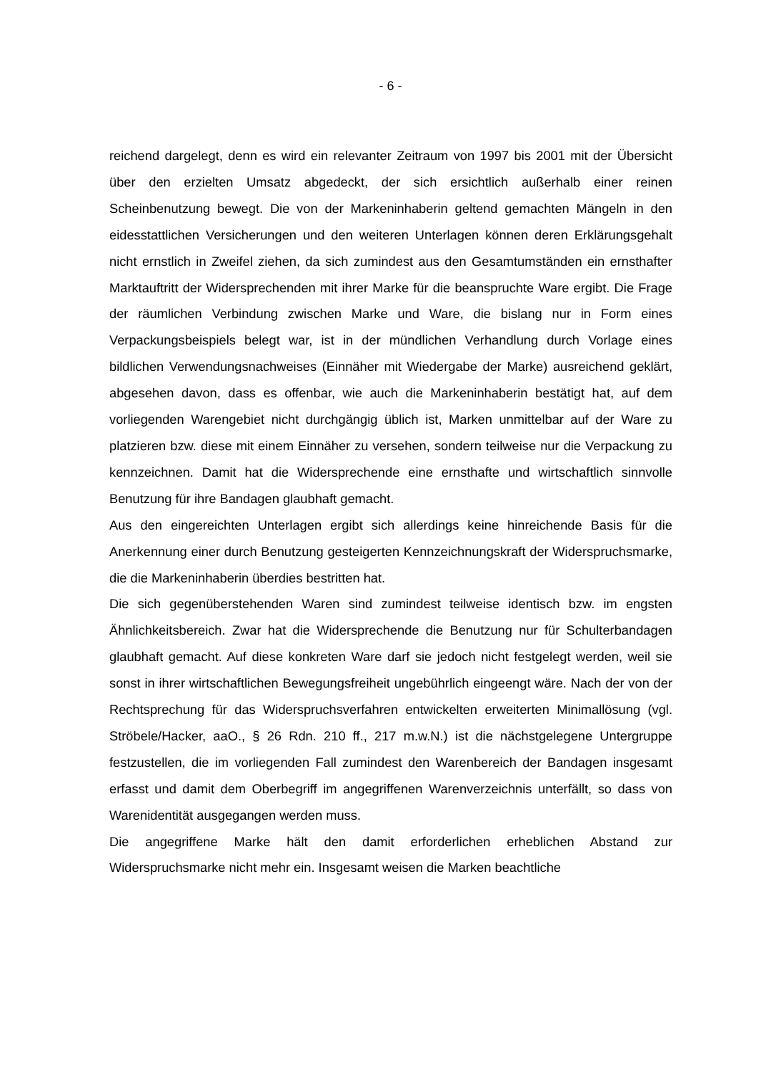- 6 -
reichend dargelegt, denn es wird ein relevanter Zeitraum von 1997 bis 2001 mit der Übersicht über den erzielten Umsatz abgedeckt, der sich ersichtlich außerhalb einer reinen Scheinbenutzung bewegt. Die von der Markeninhaberin geltend gemachten Mängeln in den eidesstattlichen Versicherungen und den weiteren Unterlagen können deren Erklärungsgehalt nicht ernstlich in Zweifel ziehen, da sich zumindest aus den Gesamtumständen ein ernsthafter Marktauftritt der Widersprechenden mit ihrer Marke für die beanspruchte Ware ergibt. Die Frage der räumlichen Verbindung zwischen Marke und Ware, die bislang nur in Form eines Verpackungsbeispiels belegt war, ist in der mündlichen Verhandlung durch Vorlage eines bildlichen Verwendungsnachweises (Einnäher mit Wiedergabe der Marke) ausreichend geklärt, abgesehen davon, dass es offenbar, wie auch die Markeninhaberin bestätigt hat, auf dem vorliegenden Warengebiet nicht durchgängig üblich ist, Marken unmittelbar auf der Ware zu platzieren bzw. diese mit einem Einnäher zu versehen, sondern teilweise nur die Verpackung zu kennzeichnen. Damit hat die Widersprechende eine ernsthafte und wirtschaftlich sinnvolle Benutzung für ihre Bandagen glaubhaft gemacht.
Aus den eingereichten Unterlagen ergibt sich allerdings keine hinreichende Basis für die Anerkennung einer durch Benutzung gesteigerten Kennzeichnungskraft der Widerspruchsmarke, die die Markeninhaberin überdies bestritten hat.
Die sich gegenüberstehenden Waren sind zumindest teilweise identisch bzw. im engsten Ähnlichkeitsbereich. Zwar hat die Widersprechende die Benutzung nur für Schulterbandagen glaubhaft gemacht. Auf diese konkreten Ware darf sie jedoch nicht festgelegt werden, weil sie sonst in ihrer wirtschaftlichen Bewegungsfreiheit ungebührlich eingeengt wäre. Nach der von der Rechtsprechung für das Widerspruchsverfahren entwickelten erweiterten Minimallösung (vgl. Ströbele/Hacker, aaO., § 26 Rdn. 210 ff., 217 m.w.N.) ist die nächstgelegene Untergruppe festzustellen, die im vorliegenden Fall zumindest den Warenbereich der Bandagen insgesamt erfasst und damit dem Oberbegriff im angegriffenen Warenverzeichnis unterfällt, so dass von Warenidentität ausgegangen werden muss.
Die angegriffene Marke hält den damit erforderlichen erheblichen Abstand zur Widerspruchsmarke nicht mehr ein. Insgesamt weisen die Marken beachtliche